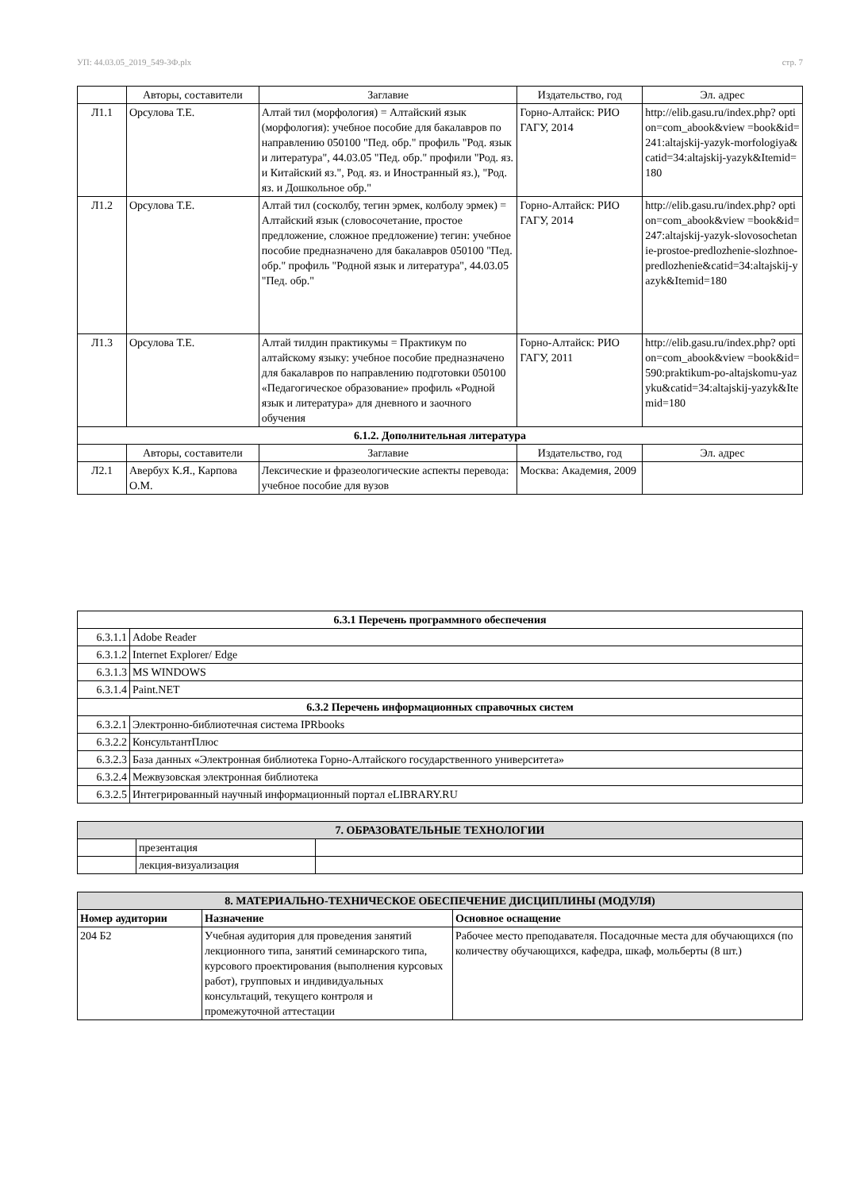УП: 44.03.05_2019_549-3Ф.plx стр. 7
| | Авторы, составители | Заглавие | Издательство, год | Эл. адрес |
| Л1.1 | Орсулова Т.Е. | Алтай тил (морфология) = Алтайский язык (морфология): учебное пособие для бакалавров по направлению 050100 "Пед. обр." профиль "Род. язык и литература", 44.03.05 "Пед. обр." профили "Род. яз. и Китайский яз.", Род. яз. и Иностранный яз.), "Род. яз. и Дошкольное обр." | Горно-Алтайск: РИО ГАГУ, 2014 | http://elib.gasu.ru/index.php? option=com_abook&view =book&id=241:altajskij-yazyk-morfologiya&catid=34:altajskij-yazyk&Itemid=180 |
| Л1.2 | Орсулова Т.Е. | Алтай тил (сосколбу, тегин эрмек, колболу эрмек) = Алтайский язык (словосочетание, простое предложение, сложное предложение) тегин: учебное пособие предназначено для бакалавров 050100 "Пед. обр." профиль "Родной язык и литература", 44.03.05 "Пед. обр." | Горно-Алтайск: РИО ГАГУ, 2014 | http://elib.gasu.ru/index.php? option=com_abook&view =book&id=247:altajskij-yazyk-slovosochetanie-prostoe-predlozhenie-slozhnoe-predlozhenie&catid=34:altajskij-yazyk&Itemid=180 |
| Л1.3 | Орсулова Т.Е. | Алтай тилдин практикумы = Практикум по алтайскому языку: учебное пособие предназначено для бакалавров по направлению подготовки 050100 «Педагогическое образование» профиль «Родной язык и литература» для дневного и заочного обучения | Горно-Алтайск: РИО ГАГУ, 2011 | http://elib.gasu.ru/index.php? option=com_abook&view =book&id=590:praktikum-po-altajskomu-yazyku&catid=34:altajskij-yazyk&Itemid=180 |
| 6.1.2. Дополнительная литература | | | | |
| | Авторы, составители | Заглавие | Издательство, год | Эл. адрес |
| Л2.1 | Авербух К.Я., Карпова О.М. | Лексические и фразеологические аспекты перевода: учебное пособие для вузов | Москва: Академия, 2009 | |
| 6.3.1 Перечень программного обеспечения | |
| 6.3.1.1 | Adobe Reader |
| 6.3.1.2 | Internet Explorer/ Edge |
| 6.3.1.3 | MS WINDOWS |
| 6.3.1.4 | Paint.NET |
| 6.3.2 Перечень информационных справочных систем | |
| 6.3.2.1 | Электронно-библиотечная система IPRbooks |
| 6.3.2.2 | КонсультантПлюс |
| 6.3.2.3 | База данных «Электронная библиотека Горно-Алтайского государственного университета» |
| 6.3.2.4 | Межвузовская электронная библиотека |
| 6.3.2.5 | Интегрированный научный информационный портал eLIBRARY.RU |
| 7. ОБРАЗОВАТЕЛЬНЫЕ ТЕХНОЛОГИИ | | |
| | презентация | |
| | лекция-визуализация | |
| 8. МАТЕРИАЛЬНО-ТЕХНИЧЕСКОЕ ОБЕСПЕЧЕНИЕ ДИСЦИПЛИНЫ (МОДУЛЯ) | | |
| Номер аудитории | Назначение | Основное оснащение |
| 204 Б2 | Учебная аудитория для проведения занятий лекционного типа, занятий семинарского типа, курсового проектирования (выполнения курсовых работ), групповых и индивидуальных консультаций, текущего контроля и промежуточной аттестации | Рабочее место преподавателя. Посадочные места для обучающихся (по количеству обучающихся, кафедра, шкаф, мольберты (8 шт.) |